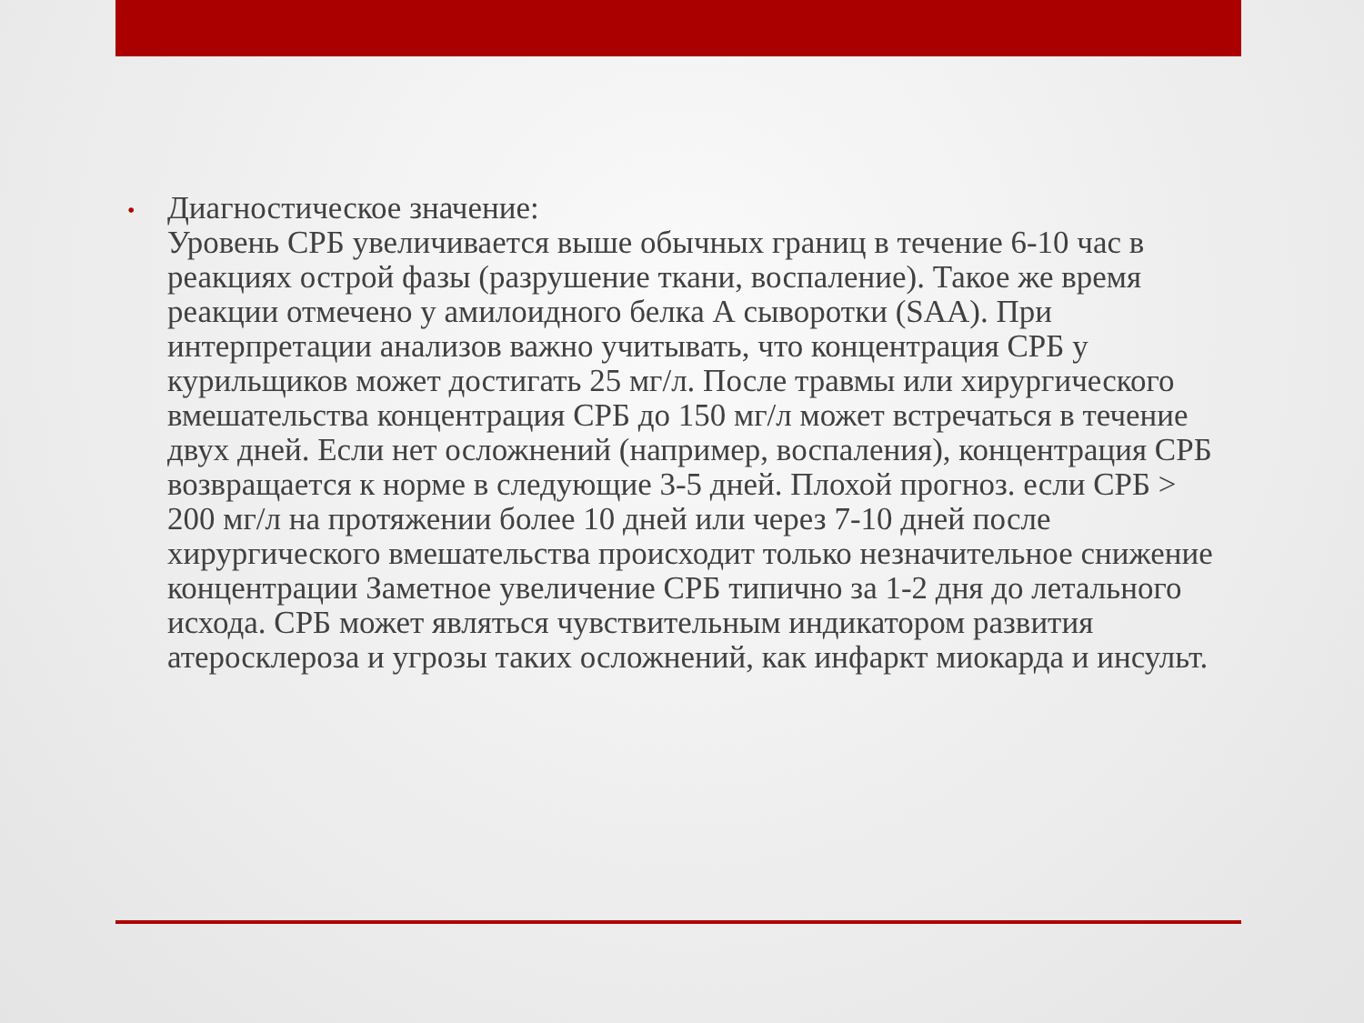•
Диагностическое значение:
Уровень СРБ увеличивается выше обычных границ в течение 6-10 час в реакциях острой фазы (разрушение ткани, воспаление). Такое же время реакции отмечено у амилоидного белка А сыворотки (SAA). При интерпретации анализов важно учитывать, что концентрация СРБ у курильщиков может достигать 25 мг/л. После травмы или хирургического вмешательства концентрация СРБ до 150 мг/л может встречаться в течение двух дней. Если нет осложнений (например, воспаления), концентрация СРБ возвращается к норме в следующие 3-5 дней. Плохой прогноз. если СРБ > 200 мг/л на протяжении более 10 дней или через 7-10 дней после хирургического вмешательства происходит только незначительное снижение концентрации Заметное увеличение СРБ типично за 1-2 дня до летального исхода. СРБ может являться чувствительным индикатором развития атеросклероза и угрозы таких осложнений, как инфаркт миокарда и инсульт.